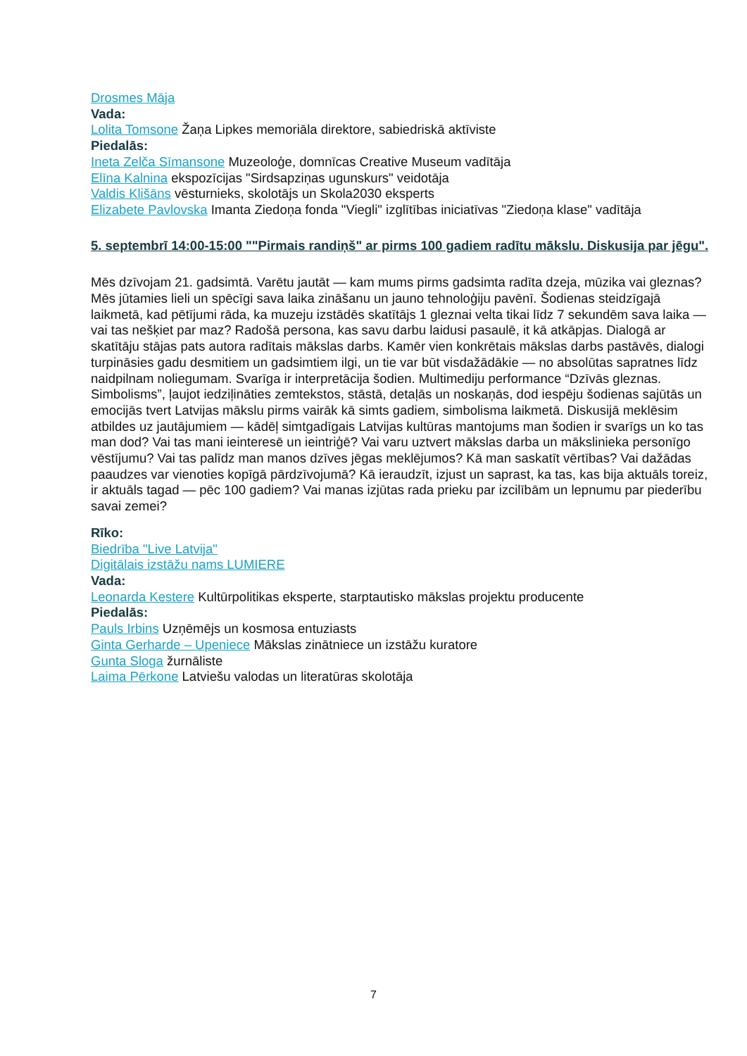Drosmes Māja
Vada:
Lolita Tomsone Žaņa Lipkes memoriāla direktore, sabiedriskā aktīviste
Piedalās:
Ineta Zelča Sīmansone Muzeoloģe, domnīcas Creative Museum vadītāja
Elīna Kalnina ekspozīcijas "Sirdsapziņas ugunskurs" veidotāja
Valdis Klišāns vēsturnieks, skolotājs un Skola2030 eksperts
Elizabete Pavlovska Imanta Ziedoņa fonda "Viegli" izglītības iniciatīvas "Ziedoņa klase" vadītāja
5. septembrī 14:00-15:00 ""Pirmais randiņš" ar pirms 100 gadiem radītu mākslu. Diskusija par jēgu".
Mēs dzīvojam 21. gadsimtā. Varētu jautāt — kam mums pirms gadsimta radīta dzeja, mūzika vai gleznas? Mēs jūtamies lieli un spēcīgi sava laika zināšanu un jauno tehnoloģiju pavēnī. Šodienas steidzīgajā laikmetā, kad pētījumi rāda, ka muzeju izstādēs skatītājs 1 gleznai velta tikai līdz 7 sekundēm sava laika — vai tas nešķiet par maz? Radošā persona, kas savu darbu laidusi pasaulē, it kā atkāpjas. Dialogā ar skatītāju stājas pats autora radītais mākslas darbs. Kamēr vien konkrētais mākslas darbs pastāvēs, dialogi turpināsies gadu desmitiem un gadsimtiem ilgi, un tie var būt visdažādākie — no absolūtas sapratnes līdz naidpilnam noliegumam. Svarīga ir interpretācija šodien. Multimediju performance “Dzīvās gleznas. Simbolisms”, ļaujot iedziļināties zemtekstos, stāstā, detaļās un noskaņās, dod iespēju šodienas sajūtās un emocijās tvert Latvijas mākslu pirms vairāk kā simts gadiem, simbolisma laikmetā. Diskusijā meklēsim atbildes uz jautājumiem — kādēļ simtgadīgais Latvijas kultūras mantojums man šodien ir svarīgs un ko tas man dod? Vai tas mani ieinteresē un ieintriģē? Vai varu uztvert mākslas darba un mākslinieka personīgo vēstījumu? Vai tas palīdz man manos dzīves jēgas meklējumos? Kā man saskatīt vērtības? Vai dažādas paaudzes var vienoties kopīgā pārdzīvojumā? Kā ieraudzīt, izjust un saprast, ka tas, kas bija aktuāls toreiz, ir aktuāls tagad — pēc 100 gadiem? Vai manas izjūtas rada prieku par izcilībām un lepnumu par piederību savai zemei?
Rīko:
Biedrība "Live Latvija"
Digitālais izstāžu nams LUMIERE
Vada:
Leonarda Kestere Kultūrpolitikas eksperte, starptautisko mākslas projektu producente
Piedalās:
Pauls Irbins Uzņēmējs un kosmosa entuziasts
Ginta Gerharde – Upeniece Mākslas zinātniece un izstāžu kuratore
Gunta Sloga žurnāliste
Laima Pērkone Latviešu valodas un literatūras skolotāja
7